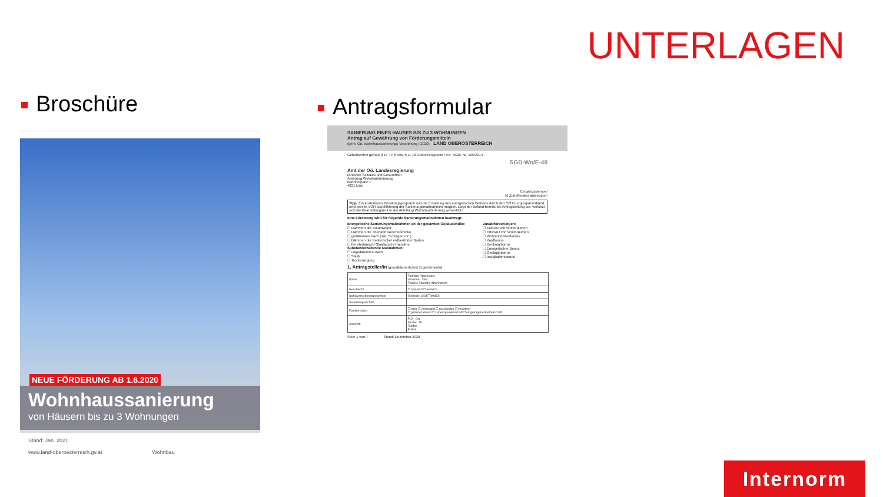UNTERLAGEN
Broschüre Antragsformular
NEUE FÖRDERUNG AB 1.6.2020
Wohnhaussanierung
von Häusern bis zu 3 Wohnungen
Stand: Jan. 2021
www.land-oberoesterreich.gv.at Wohnbau
SANIERUNG EINES HAUSES BIS ZU 3 WOHNUNGEN
Antrag auf Gewährung von Förderungsmitteln
(gem. Oö. Wohnhaussanierungs-Verordnung I 2020) LAND OBERÖSTERREICH
Gebührenfrei gemäß § 14 TP 6 Abs. 5 Z. 18 Gebührengesetz i.d.F. BGBl. Nr. 105/2014
SGD-Wo/E-49
Amt der Oö. Landesregierung
Direktion Soziales und Gesundheit
Abteilung Wohnbauförderung
Bahnhofplatz 1
4021 Linz
Eingangsstempel
☒ Zutreffendes ankreuzen!
Tipp: Ein kostenloses Beratungsgespräch und die Erstellung des energetischen Befunds durch den OÖ Energiesparverband sind bereits VOR Durchführung der Sanierungsmaßnahmen möglich. Liegt der Befund bereits bei Antragstellung vor, verkürzt sich die Bearbeitungszeit in der Abteilung Wohnbauförderung wesentlich!
Eine Förderung wird für folgende Sanierungsmaßnahmen beantragt:
Energetische Sanierungsmaßnahmen an der gesamten Gebäudehülle:
☐ Dämmen der Außenwand
☐ Dämmen der obersten Geschoßdecke
☐ gedämmtes Dach (inkl. Schrägen etc.)
☐ Dämmen der Kellerdecke/ erdberührter Boden
☐ Fenstertausch/ Glastausch/ Haustüre
Substanzerhaltende Maßnahmen:
☐ ungedämmtes Dach
☐ Statik
☐ Trockenlegung
Zusatzförderungen:
☐ ZUBAU von Wohnräumen
☐ EINBAU von Wohnräumen
☐ Wohneinheitenbonus
☐ Kaufbonus
☐ Denkmalbonus
☐ Energetischer Bonus
☐ Ökologiebonus
☐ Installationsbonus
1. Antragsteller/in (grundbücherliche/r Eigentümer/in)
| Name | Familien-/Nachname Vorname Titel Frühere Familien-/Nachnamen |
| Geschlecht | ☐ männlich ☐ weiblich |
| Sozialversicherungsnummer | (Beispiel: 1234TTMMJJ) |
| Staatsbürgerschaft | |
| Familienstand | ☐ ledig ☐ verheiratet ☐ geschieden ☐ verwitwet ☐ getrennt lebend ☐ Lebensgemeinschaft ☐ eingetragene Partnerschaft |
| Anschrift | PLZ Ort Straße Nr. Telefon E-Mail |
Seite 1 von 7 Stand: Dezember 2020
Internorm